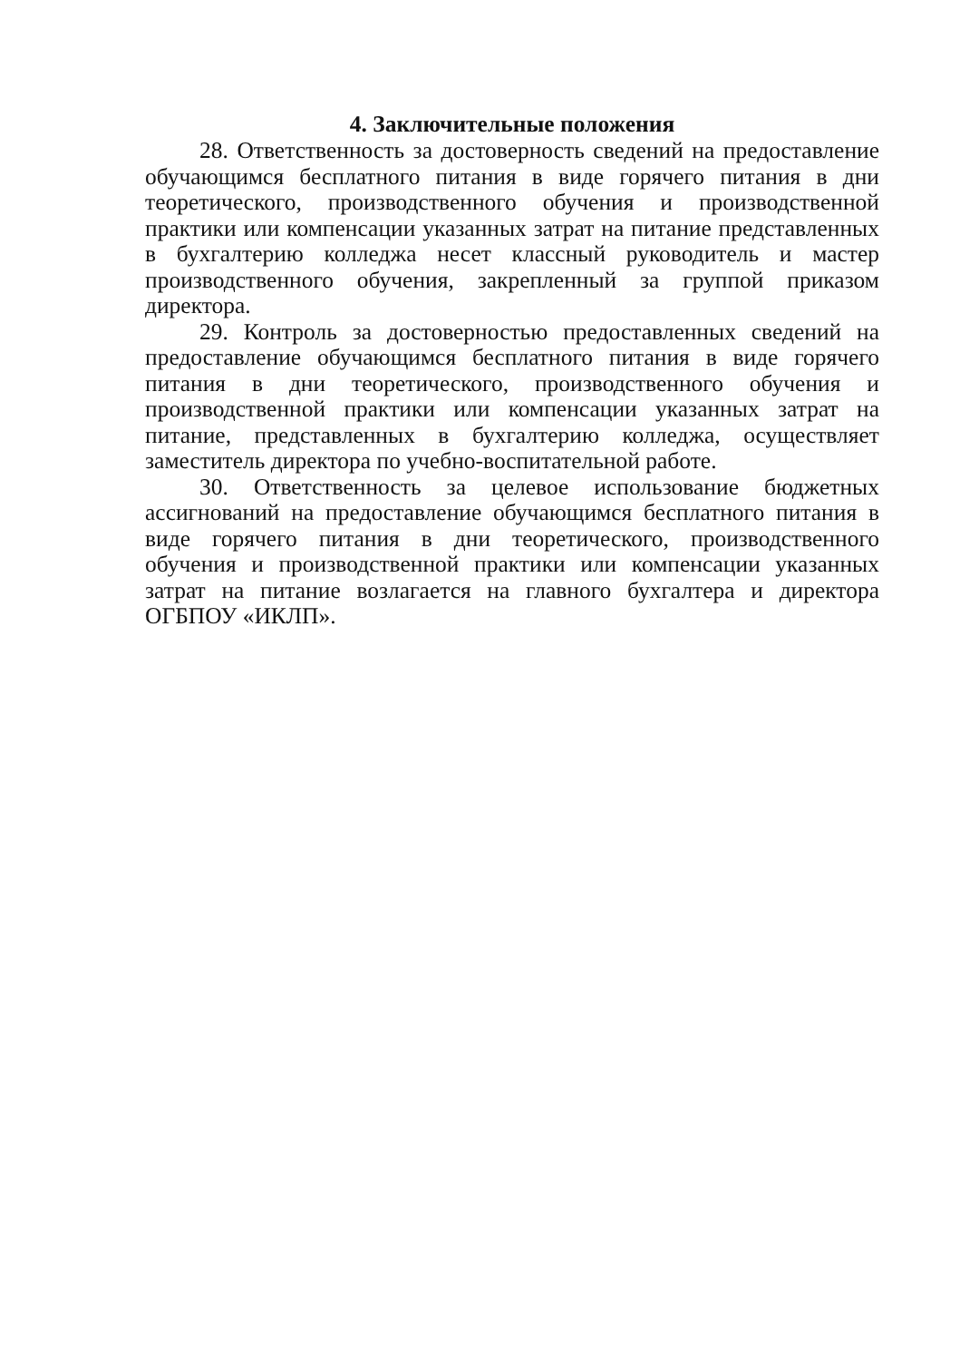4. Заключительные положения
28. Ответственность за достоверность сведений на предоставление обучающимся бесплатного питания в виде горячего питания в дни теоретического, производственного обучения и производственной практики или компенсации указанных затрат на питание представленных в бухгалтерию колледжа несет классный руководитель и мастер производственного обучения, закрепленный за группой приказом директора.
29. Контроль за достоверностью предоставленных сведений на предоставление обучающимся бесплатного питания в виде горячего питания в дни теоретического, производственного обучения и производственной практики или компенсации указанных затрат на питание, представленных в бухгалтерию колледжа, осуществляет заместитель директора по учебно-воспитательной работе.
30. Ответственность за целевое использование бюджетных ассигнований на предоставление обучающимся бесплатного питания в виде горячего питания в дни теоретического, производственного обучения и производственной практики или компенсации указанных затрат на питание возлагается на главного бухгалтера и директора ОГБПОУ «ИКЛП».